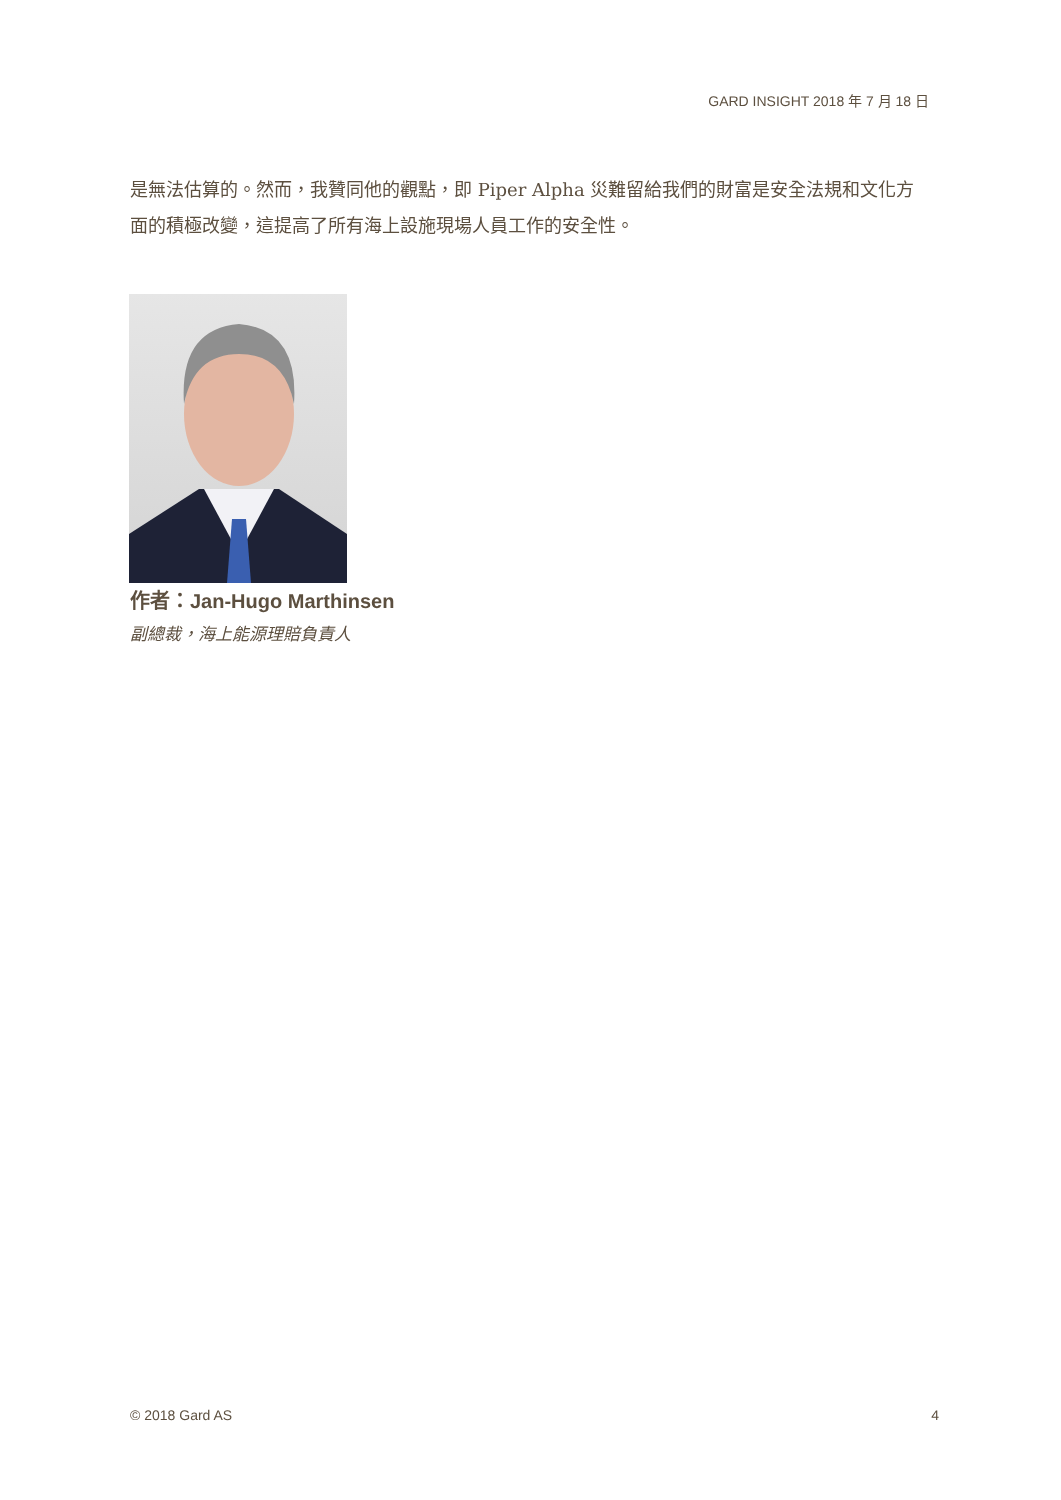GARD INSIGHT 2018 年 7 月 18 日
是無法估算的。然而，我贊同他的觀點，即 Piper Alpha 災難留給我們的財富是安全法規和文化方面的積極改變，這提高了所有海上設施現場人員工作的安全性。
作者：Jan-Hugo Marthinsen
副總裁，海上能源理賠負責人
© 2018 Gard AS 4